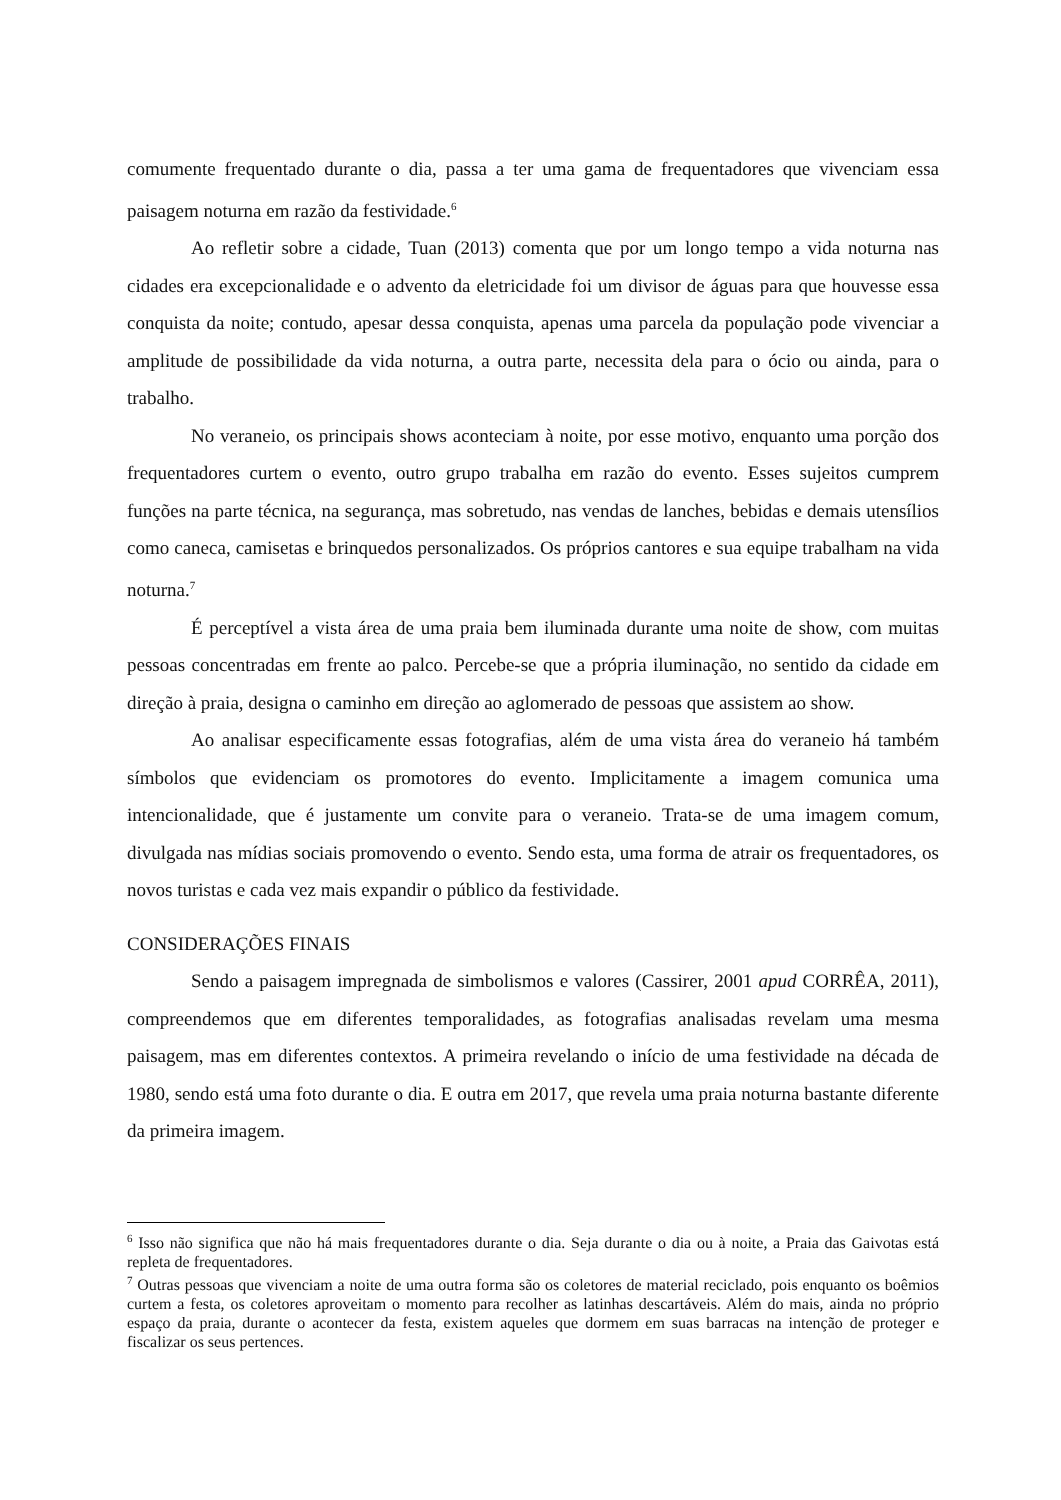comumente frequentado durante o dia, passa a ter uma gama de frequentadores que vivenciam essa paisagem noturna em razão da festividade.<sup>6</sup>
Ao refletir sobre a cidade, Tuan (2013) comenta que por um longo tempo a vida noturna nas cidades era excepcionalidade e o advento da eletricidade foi um divisor de águas para que houvesse essa conquista da noite; contudo, apesar dessa conquista, apenas uma parcela da população pode vivenciar a amplitude de possibilidade da vida noturna, a outra parte, necessita dela para o ócio ou ainda, para o trabalho.
No veraneio, os principais shows aconteciam à noite, por esse motivo, enquanto uma porção dos frequentadores curtem o evento, outro grupo trabalha em razão do evento. Esses sujeitos cumprem funções na parte técnica, na segurança, mas sobretudo, nas vendas de lanches, bebidas e demais utensílios como caneca, camisetas e brinquedos personalizados. Os próprios cantores e sua equipe trabalham na vida noturna.<sup>7</sup>
É perceptível a vista área de uma praia bem iluminada durante uma noite de show, com muitas pessoas concentradas em frente ao palco. Percebe-se que a própria iluminação, no sentido da cidade em direção à praia, designa o caminho em direção ao aglomerado de pessoas que assistem ao show.
Ao analisar especificamente essas fotografias, além de uma vista área do veraneio há também símbolos que evidenciam os promotores do evento. Implicitamente a imagem comunica uma intencionalidade, que é justamente um convite para o veraneio. Trata-se de uma imagem comum, divulgada nas mídias sociais promovendo o evento. Sendo esta, uma forma de atrair os frequentadores, os novos turistas e cada vez mais expandir o público da festividade.
CONSIDERAÇÕES FINAIS
Sendo a paisagem impregnada de simbolismos e valores (Cassirer, 2001 apud CORRÊA, 2011), compreendemos que em diferentes temporalidades, as fotografias analisadas revelam uma mesma paisagem, mas em diferentes contextos. A primeira revelando o início de uma festividade na década de 1980, sendo está uma foto durante o dia. E outra em 2017, que revela uma praia noturna bastante diferente da primeira imagem.
<sup>6</sup> Isso não significa que não há mais frequentadores durante o dia. Seja durante o dia ou à noite, a Praia das Gaivotas está repleta de frequentadores.
<sup>7</sup> Outras pessoas que vivenciam a noite de uma outra forma são os coletores de material reciclado, pois enquanto os boêmios curtem a festa, os coletores aproveitam o momento para recolher as latinhas descartáveis. Além do mais, ainda no próprio espaço da praia, durante o acontecer da festa, existem aqueles que dormem em suas barracas na intenção de proteger e fiscalizar os seus pertences.